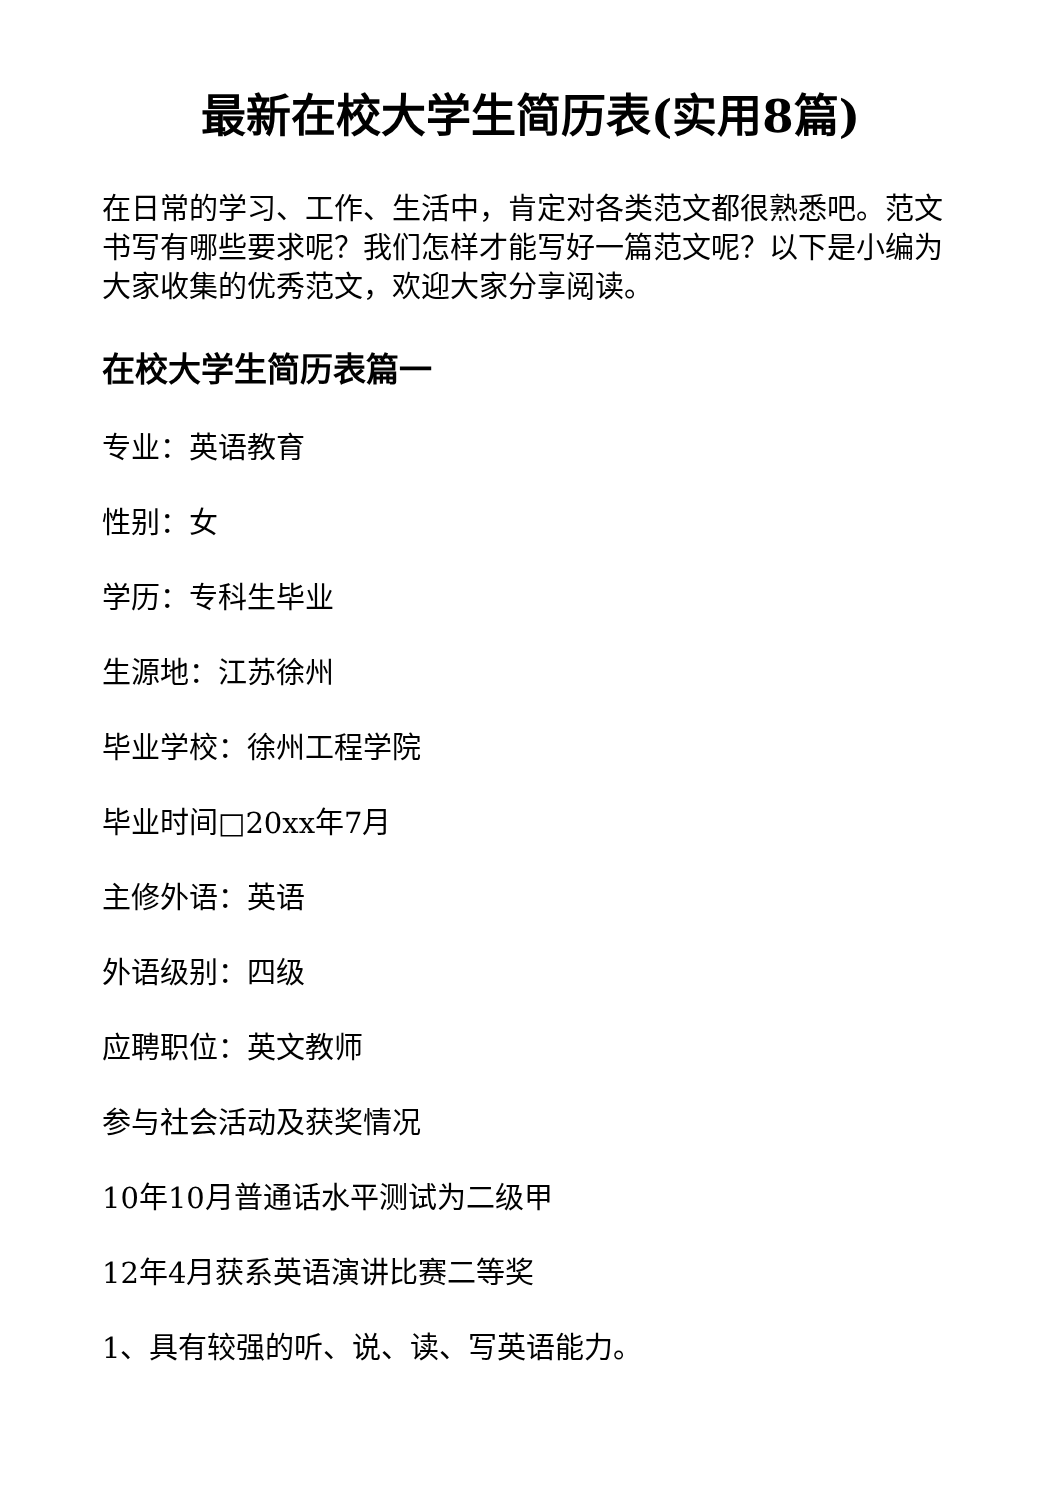最新在校大学生简历表(实用8篇)
在日常的学习、工作、生活中，肯定对各类范文都很熟悉吧。范文书写有哪些要求呢？我们怎样才能写好一篇范文呢？以下是小编为大家收集的优秀范文，欢迎大家分享阅读。
在校大学生简历表篇一
专业：英语教育
性别：女
学历：专科生毕业
生源地：江苏徐州
毕业学校：徐州工程学院
毕业时间□20xx年7月
主修外语：英语
外语级别：四级
应聘职位：英文教师
参与社会活动及获奖情况
10年10月普通话水平测试为二级甲
12年4月获系英语演讲比赛二等奖
1、具有较强的听、说、读、写英语能力。